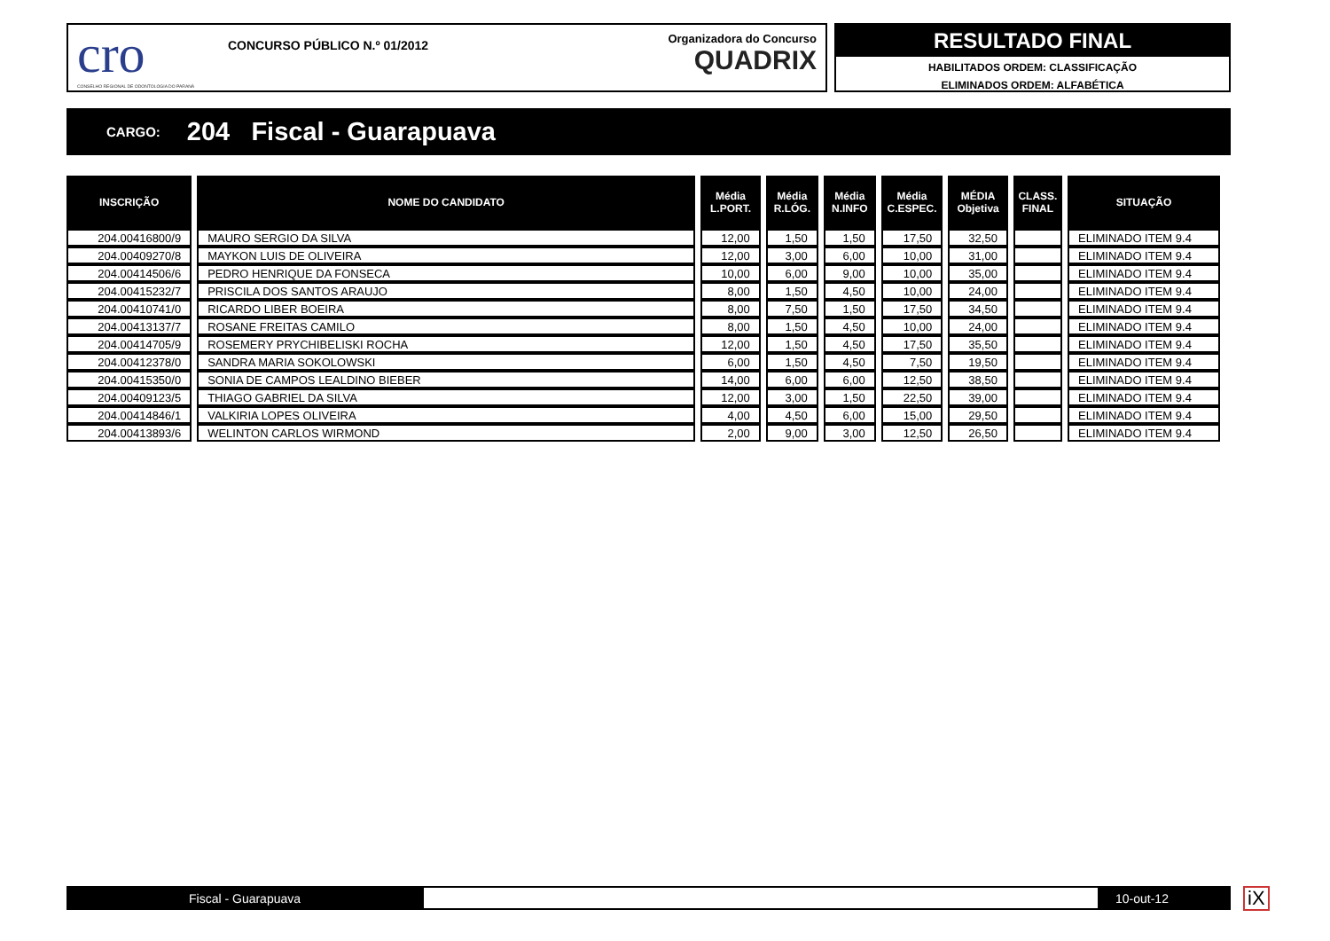cro
CONSELHO REGIONAL DE ODONTOLOGIA DO PARANÁ
CONCURSO PÚBLICO N.º 01/2012
Organizadora do Concurso
QUADRIX
RESULTADO FINAL
HABILITADOS ORDEM: CLASSIFICAÇÃO
ELIMINADOS ORDEM: ALFABÉTICA
CARGO: 204 Fiscal - Guarapuava
| INSCRIÇÃO | NOME DO CANDIDATO | Média L.PORT. | Média R.LÓG. | Média N.INFO | Média C.ESPEC. | MÉDIA Objetiva | CLASS. FINAL | SITUAÇÃO |
| --- | --- | --- | --- | --- | --- | --- | --- | --- |
| 204.00416800/9 | MAURO SERGIO DA SILVA | 12,00 | 1,50 | 1,50 | 17,50 | 32,50 | | ELIMINADO ITEM 9.4 |
| 204.00409270/8 | MAYKON LUIS DE OLIVEIRA | 12,00 | 3,00 | 6,00 | 10,00 | 31,00 | | ELIMINADO ITEM 9.4 |
| 204.00414506/6 | PEDRO HENRIQUE DA FONSECA | 10,00 | 6,00 | 9,00 | 10,00 | 35,00 | | ELIMINADO ITEM 9.4 |
| 204.00415232/7 | PRISCILA DOS SANTOS ARAUJO | 8,00 | 1,50 | 4,50 | 10,00 | 24,00 | | ELIMINADO ITEM 9.4 |
| 204.00410741/0 | RICARDO LIBER BOEIRA | 8,00 | 7,50 | 1,50 | 17,50 | 34,50 | | ELIMINADO ITEM 9.4 |
| 204.00413137/7 | ROSANE FREITAS CAMILO | 8,00 | 1,50 | 4,50 | 10,00 | 24,00 | | ELIMINADO ITEM 9.4 |
| 204.00414705/9 | ROSEMERY PRYCHIBELISKI ROCHA | 12,00 | 1,50 | 4,50 | 17,50 | 35,50 | | ELIMINADO ITEM 9.4 |
| 204.00412378/0 | SANDRA MARIA SOKOLOWSKI | 6,00 | 1,50 | 4,50 | 7,50 | 19,50 | | ELIMINADO ITEM 9.4 |
| 204.00415350/0 | SONIA DE CAMPOS LEALDINO BIEBER | 14,00 | 6,00 | 6,00 | 12,50 | 38,50 | | ELIMINADO ITEM 9.4 |
| 204.00409123/5 | THIAGO GABRIEL DA SILVA | 12,00 | 3,00 | 1,50 | 22,50 | 39,00 | | ELIMINADO ITEM 9.4 |
| 204.00414846/1 | VALKIRIA LOPES OLIVEIRA | 4,00 | 4,50 | 6,00 | 15,00 | 29,50 | | ELIMINADO ITEM 9.4 |
| 204.00413893/6 | WELINTON CARLOS WIRMOND | 2,00 | 9,00 | 3,00 | 12,50 | 26,50 | | ELIMINADO ITEM 9.4 |
Fiscal - Guarapuava 10-out-12 iX